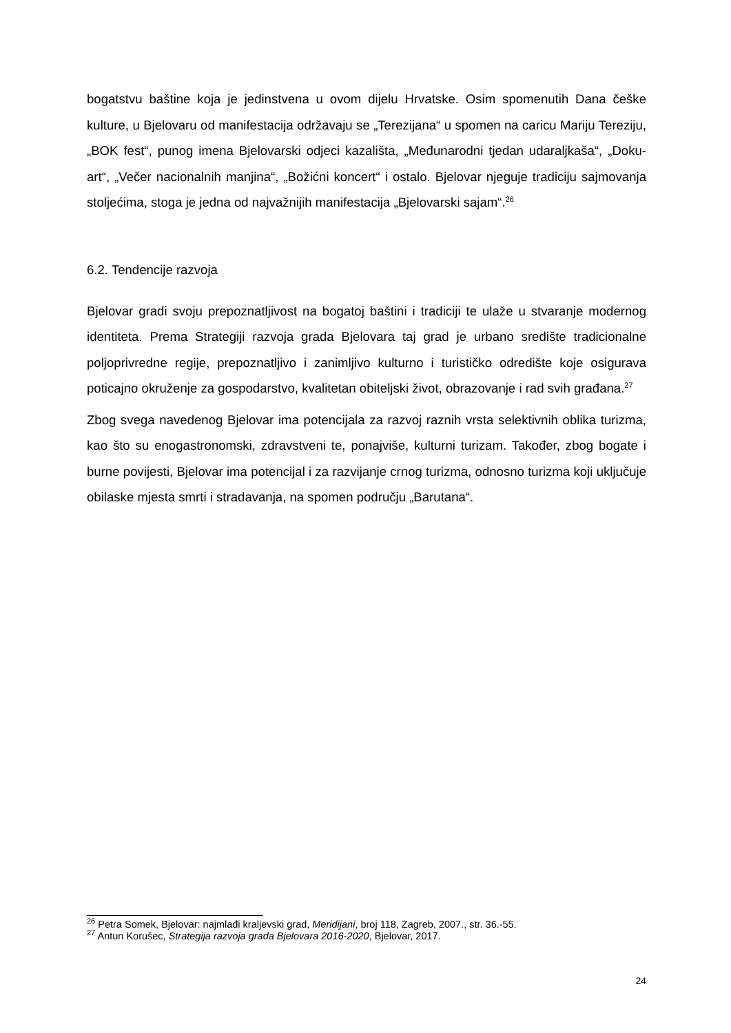bogatstvu baštine koja je jedinstvena u ovom dijelu Hrvatske. Osim spomenutih Dana češke kulture, u Bjelovaru od manifestacija održavaju se „Terezijana“ u spomen na caricu Mariju Tereziju, „BOK fest“, punog imena Bjelovarski odjeci kazališta, „Međunarodni tjedan udaraljkaša“, „Doku-art“, „Večer nacionalnih manjina“, „Božićni koncert“ i ostalo. Bjelovar njeguje tradiciju sajmovanja stoljećima, stoga je jedna od najvažnijih manifestacija „Bjelovarski sajam“.<sup>26</sup>
6.2. Tendencije razvoja
Bjelovar gradi svoju prepoznatljivost na bogatoj baštini i tradiciji te ulaže u stvaranje modernog identiteta. Prema Strategiji razvoja grada Bjelovara taj grad je urbano središte tradicionalne poljoprivredne regije, prepoznatljivo i zanimljivo kulturno i turističko odredište koje osigurava poticajno okruženje za gospodarstvo, kvalitetan obiteljski život, obrazovanje i rad svih građana.<sup>27</sup>
Zbog svega navedenog Bjelovar ima potencijala za razvoj raznih vrsta selektivnih oblika turizma, kao što su enogastronomski, zdravstveni te, ponajviše, kulturni turizam. Također, zbog bogate i burne povijesti, Bjelovar ima potencijal i za razvijanje crnog turizma, odnosno turizma koji uključuje obilaske mjesta smrti i stradavanja, na spomen području „Barutana“.
<sup>26</sup> Petra Somek, Bjelovar: najmlađi kraljevski grad, Meridijani, broj 118, Zagreb, 2007., str. 36.-55.
<sup>27</sup> Antun Korušec, Strategija razvoja grada Bjelovara 2016-2020, Bjelovar, 2017.
24